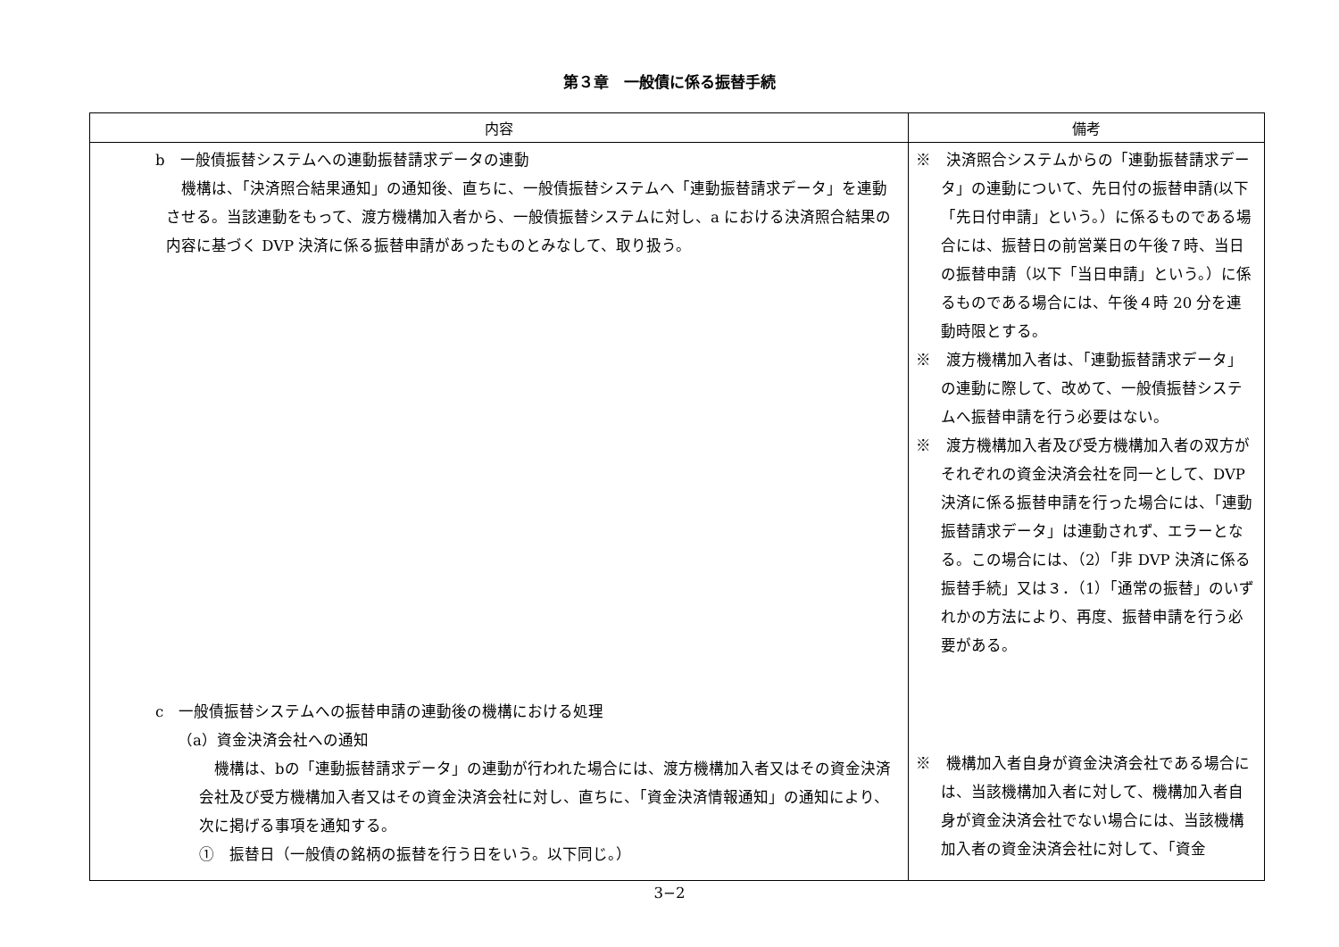第３章　一般債に係る振替手続
| 内容 | 備考 |
| --- | --- |
| b 一般債振替システムへの連動振替請求データの連動 機構は、「決済照合結果通知」の通知後、直ちに、一般債振替システムへ「連動振替請求データ」を連動させる。当該連動をもって、渡方機構加入者から、一般債振替システムに対し、a における決済照合結果の内容に基づく DVP 決済に係る振替申請があったものとみなして、取り扱う。 c 一般債振替システムへの振替申請の連動後の機構における処理 （a）資金決済会社への通知 機構は、bの「連動振替請求データ」の連動が行われた場合には、渡方機構加入者又はその資金決済会社及び受方機構加入者又はその資金決済会社に対し、直ちに、「資金決済情報通知」の通知により、次に掲げる事項を通知する。 ① 振替日（一般債の銘柄の振替を行う日をいう。以下同じ。） | ※ 決済照合システムからの「連動振替請求データ」の連動について、先日付の振替申請(以下「先日付申請」という。）に係るものである場合には、振替日の前営業日の午後７時、当日の振替申請（以下「当日申請」という。）に係るものである場合には、午後４時 20 分を連動時限とする。 ※ 渡方機構加入者は、「連動振替請求データ」の連動に際して、改めて、一般債振替システムへ振替申請を行う必要はない。 ※ 渡方機構加入者及び受方機構加入者の双方がそれぞれの資金決済会社を同一として、DVP 決済に係る振替申請を行った場合には、「連動振替請求データ」は連動されず、エラーとなる。この場合には、（2）「非 DVP 決済に係る振替手続」又は３．（1）「通常の振替」のいずれかの方法により、再度、振替申請を行う必要がある。 ※ 機構加入者自身が資金決済会社である場合には、当該機構加入者に対して、機構加入者自身が資金決済会社でない場合には、当該機構加入者の資金決済会社に対して、「資金 |
3−2